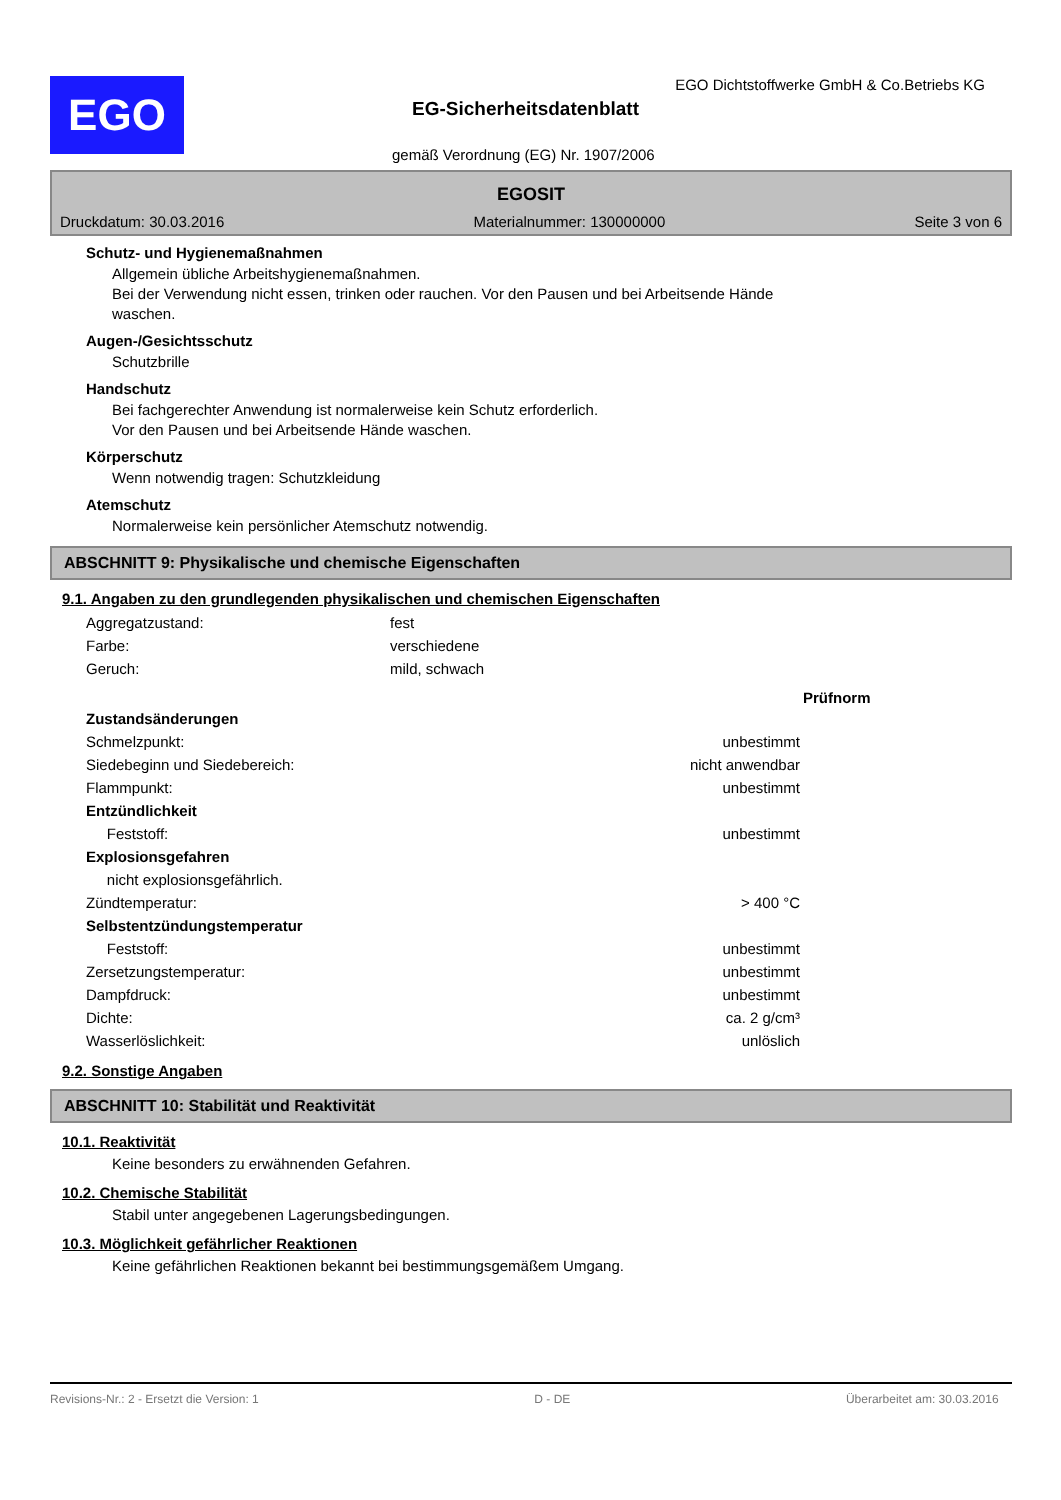EGO
EGO Dichtstoffwerke GmbH & Co.Betriebs KG
EG-Sicherheitsdatenblatt
gemäß Verordnung (EG) Nr. 1907/2006
EGOSIT
Druckdatum: 30.03.2016 Materialnummer: 130000000 Seite 3 von 6
Schutz- und Hygienemaßnahmen
Allgemein übliche Arbeitshygienemaßnahmen.
Bei der Verwendung nicht essen, trinken oder rauchen. Vor den Pausen und bei Arbeitsende Hände
waschen.
Augen-/Gesichtsschutz
Schutzbrille
Handschutz
Bei fachgerechter Anwendung ist normalerweise kein Schutz erforderlich.
Vor den Pausen und bei Arbeitsende Hände waschen.
Körperschutz
Wenn notwendig tragen: Schutzkleidung
Atemschutz
Normalerweise kein persönlicher Atemschutz notwendig.
ABSCHNITT 9: Physikalische und chemische Eigenschaften
9.1. Angaben zu den grundlegenden physikalischen und chemischen Eigenschaften
| Aggregatzustand: | fest |
| Farbe: | verschiedene |
| Geruch: | mild, schwach |
| | | Prüfnorm |
| Zustandsänderungen | | |
| Schmelzpunkt: | unbestimmt | |
| Siedebeginn und Siedebereich: | nicht anwendbar | |
| Flammpunkt: | unbestimmt | |
| Entzündlichkeit | | |
| Feststoff: | unbestimmt | |
| Explosionsgefahren | | |
| nicht explosionsgefährlich. | | |
| Zündtemperatur: | > 400 °C | |
| Selbstentzündungstemperatur | | |
| Feststoff: | unbestimmt | |
| Zersetzungstemperatur: | unbestimmt | |
| Dampfdruck: | unbestimmt | |
| Dichte: | ca. 2 g/cm³ | |
| Wasserlöslichkeit: | unlöslich | |
9.2. Sonstige Angaben
ABSCHNITT 10: Stabilität und Reaktivität
10.1. Reaktivität
Keine besonders zu erwähnenden Gefahren.
10.2. Chemische Stabilität
Stabil unter angegebenen Lagerungsbedingungen.
10.3. Möglichkeit gefährlicher Reaktionen
Keine gefährlichen Reaktionen bekannt bei bestimmungsgemäßem Umgang.
Revisions-Nr.: 2 - Ersetzt die Version: 1 D - DE Überarbeitet am: 30.03.2016